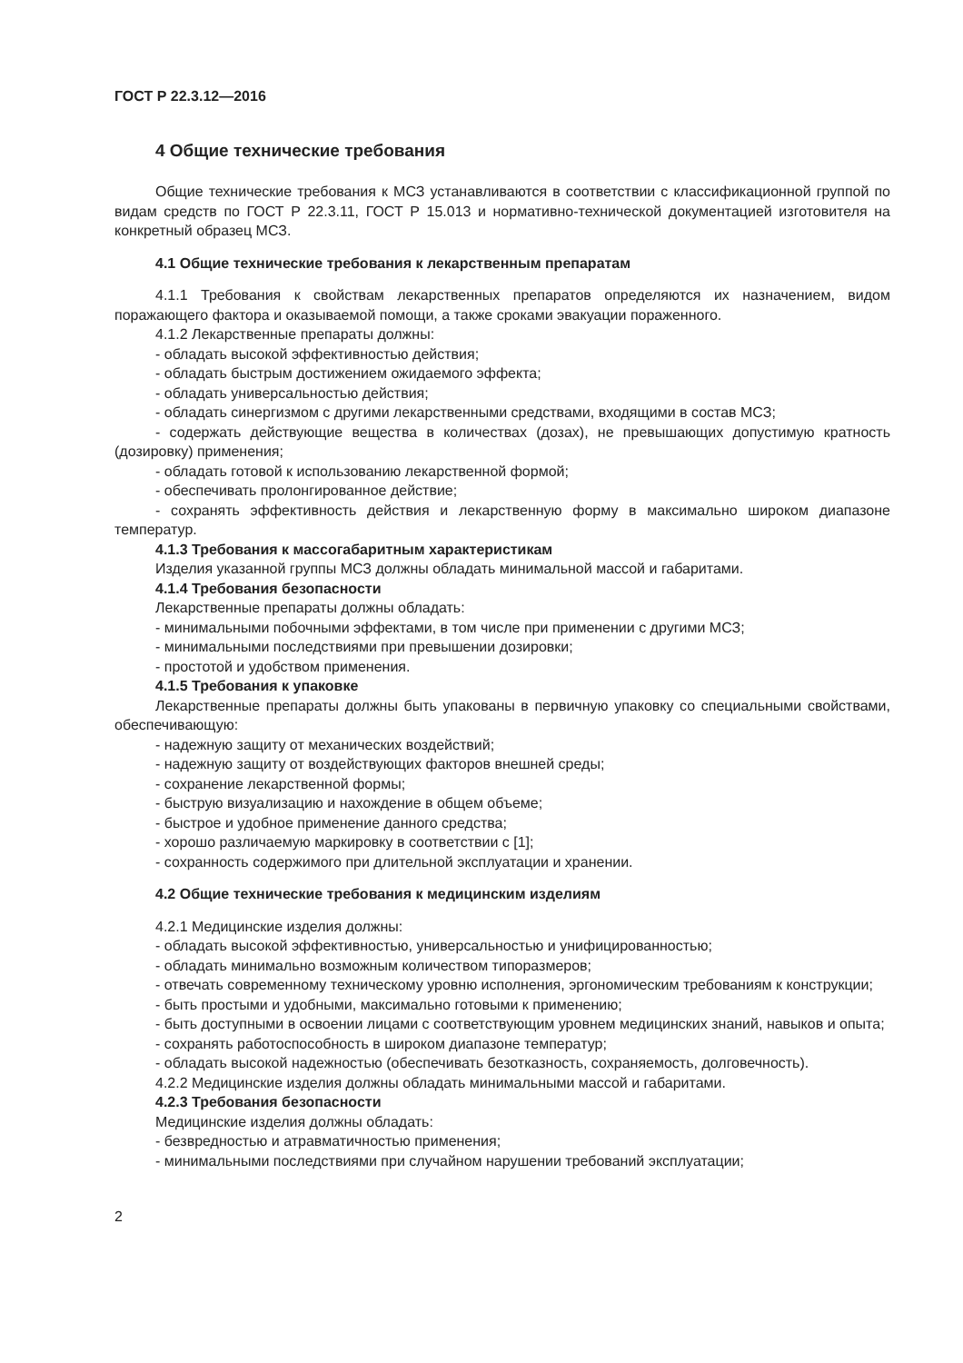ГОСТ Р 22.3.12—2016
4 Общие технические требования
Общие технические требования к МСЗ устанавливаются в соответствии с классификационной группой по видам средств по ГОСТ Р 22.3.11, ГОСТ Р 15.013 и нормативно-технической документацией изготовителя на конкретный образец МСЗ.
4.1 Общие технические требования к лекарственным препаратам
4.1.1 Требования к свойствам лекарственных препаратов определяются их назначением, видом поражающего фактора и оказываемой помощи, а также сроками эвакуации пораженного.
4.1.2 Лекарственные препараты должны:
- обладать высокой эффективностью действия;
- обладать быстрым достижением ожидаемого эффекта;
- обладать универсальностью действия;
- обладать синергизмом с другими лекарственными средствами, входящими в состав МСЗ;
- содержать действующие вещества в количествах (дозах), не превышающих допустимую кратность (дозировку) применения;
- обладать готовой к использованию лекарственной формой;
- обеспечивать пролонгированное действие;
- сохранять эффективность действия и лекарственную форму в максимально широком диапазоне температур.
4.1.3 Требования к массогабаритным характеристикам
Изделия указанной группы МСЗ должны обладать минимальной массой и габаритами.
4.1.4 Требования безопасности
Лекарственные препараты должны обладать:
- минимальными побочными эффектами, в том числе при применении с другими МСЗ;
- минимальными последствиями при превышении дозировки;
- простотой и удобством применения.
4.1.5 Требования к упаковке
Лекарственные препараты должны быть упакованы в первичную упаковку со специальными свойствами, обеспечивающую:
- надежную защиту от механических воздействий;
- надежную защиту от воздействующих факторов внешней среды;
- сохранение лекарственной формы;
- быструю визуализацию и нахождение в общем объеме;
- быстрое и удобное применение данного средства;
- хорошо различаемую маркировку в соответствии с [1];
- сохранность содержимого при длительной эксплуатации и хранении.
4.2 Общие технические требования к медицинским изделиям
4.2.1 Медицинские изделия должны:
- обладать высокой эффективностью, универсальностью и унифицированностью;
- обладать минимально возможным количеством типоразмеров;
- отвечать современному техническому уровню исполнения, эргономическим требованиям к конструкции;
- быть простыми и удобными, максимально готовыми к применению;
- быть доступными в освоении лицами с соответствующим уровнем медицинских знаний, навыков и опыта;
- сохранять работоспособность в широком диапазоне температур;
- обладать высокой надежностью (обеспечивать безотказность, сохраняемость, долговечность).
4.2.2 Медицинские изделия должны обладать минимальными массой и габаритами.
4.2.3 Требования безопасности
Медицинские изделия должны обладать:
- безвредностью и атравматичностью применения;
- минимальными последствиями при случайном нарушении требований эксплуатации;
2